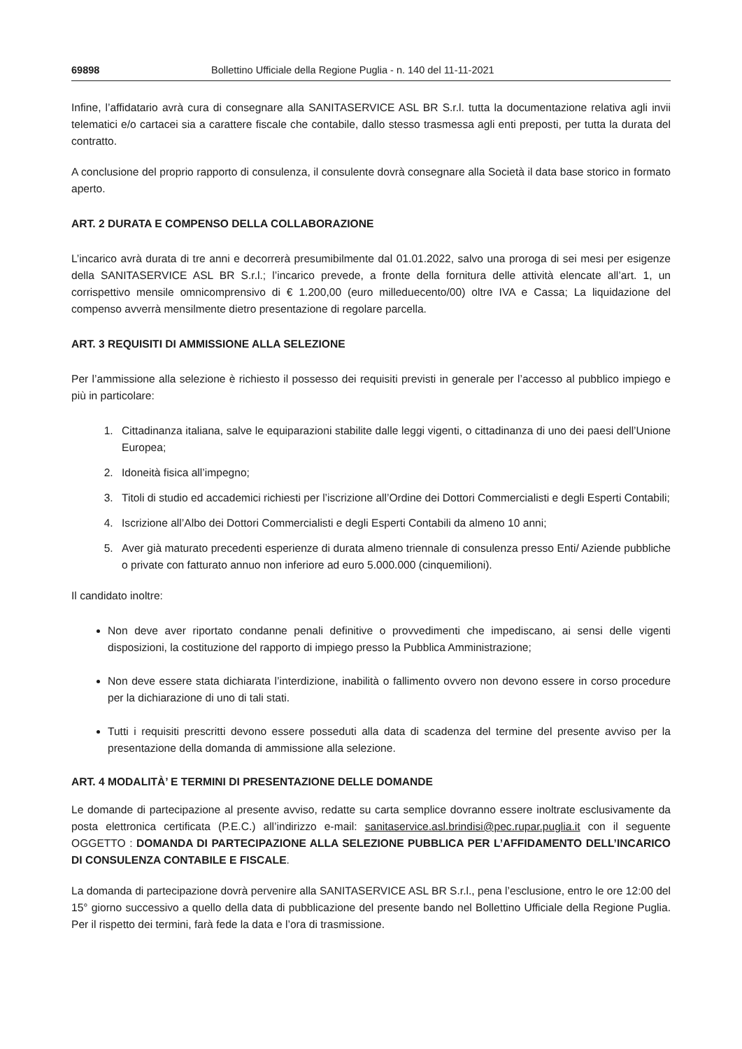69898 Bollettino Ufficiale della Regione Puglia - n. 140 del 11-11-2021
Infine, l’affidatario avrà cura di consegnare alla SANITASERVICE ASL BR S.r.l. tutta la documentazione relativa agli invii telematici e/o cartacei sia a carattere fiscale che contabile, dallo stesso trasmessa agli enti preposti, per tutta la durata del contratto.
A conclusione del proprio rapporto di consulenza, il consulente dovrà consegnare alla Società il data base storico in formato aperto.
ART. 2 DURATA E COMPENSO DELLA COLLABORAZIONE
L’incarico avrà durata di tre anni e decorrerà presumibilmente dal 01.01.2022, salvo una proroga di sei mesi per esigenze della SANITASERVICE ASL BR S.r.l.; l’incarico prevede, a fronte della fornitura delle attività elencate all’art. 1, un corrispettivo mensile omnicomprensivo di € 1.200,00 (euro milleduecento/00) oltre IVA e Cassa; La liquidazione del compenso avverrà mensilmente dietro presentazione di regolare parcella.
ART. 3 REQUISITI DI AMMISSIONE ALLA SELEZIONE
Per l’ammissione alla selezione è richiesto il possesso dei requisiti previsti in generale per l’accesso al pubblico impiego e più in particolare:
1. Cittadinanza italiana, salve le equiparazioni stabilite dalle leggi vigenti, o cittadinanza di uno dei paesi dell’Unione Europea;
2. Idoneità fisica all’impegno;
3. Titoli di studio ed accademici richiesti per l’iscrizione all’Ordine dei Dottori Commercialisti e degli Esperti Contabili;
4. Iscrizione all’Albo dei Dottori Commercialisti e degli Esperti Contabili da almeno 10 anni;
5. Aver già maturato precedenti esperienze di durata almeno triennale di consulenza presso Enti/ Aziende pubbliche o private con fatturato annuo non inferiore ad euro 5.000.000 (cinquemilioni).
Il candidato inoltre:
Non deve aver riportato condanne penali definitive o provvedimenti che impediscano, ai sensi delle vigenti disposizioni, la costituzione del rapporto di impiego presso la Pubblica Amministrazione;
Non deve essere stata dichiarata l’interdizione, inabilità o fallimento ovvero non devono essere in corso procedure per la dichiarazione di uno di tali stati.
Tutti i requisiti prescritti devono essere posseduti alla data di scadenza del termine del presente avviso per la presentazione della domanda di ammissione alla selezione.
ART. 4 MODALITÀ’ E TERMINI DI PRESENTAZIONE DELLE DOMANDE
Le domande di partecipazione al presente avviso, redatte su carta semplice dovranno essere inoltrate esclusivamente da posta elettronica certificata (P.E.C.) all’indirizzo e-mail: sanitaservice.asl.brindisi@pec.rupar.puglia.it con il seguente OGGETTO : DOMANDA DI PARTECIPAZIONE ALLA SELEZIONE PUBBLICA PER L’AFFIDAMENTO DELL’INCARICO DI CONSULENZA CONTABILE E FISCALE.
La domanda di partecipazione dovrà pervenire alla SANITASERVICE ASL BR S.r.l., pena l’esclusione, entro le ore 12:00 del 15° giorno successivo a quello della data di pubblicazione del presente bando nel Bollettino Ufficiale della Regione Puglia. Per il rispetto dei termini, farà fede la data e l’ora di trasmissione.